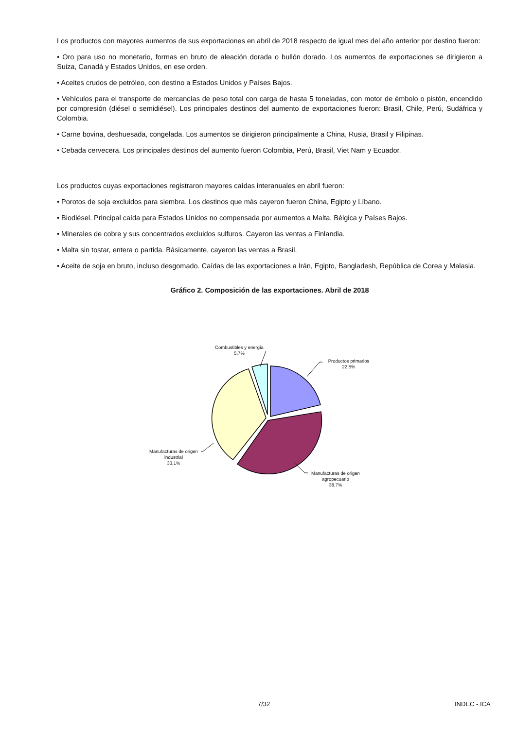Los productos con mayores aumentos de sus exportaciones en abril de 2018 respecto de igual mes del año anterior por destino fueron:
• Oro para uso no monetario, formas en bruto de aleación dorada o bullón dorado. Los aumentos de exportaciones se dirigieron a Suiza, Canadá y Estados Unidos, en ese orden.
• Aceites crudos de petróleo, con destino a Estados Unidos y Países Bajos.
• Vehículos para el transporte de mercancías de peso total con carga de hasta 5 toneladas, con motor de émbolo o pistón, encendido por compresión (diésel o semidiésel). Los principales destinos del aumento de exportaciones fueron: Brasil, Chile, Perú, Sudáfrica y Colombia.
• Carne bovina, deshuesada, congelada. Los aumentos se dirigieron principalmente a China, Rusia, Brasil y Filipinas.
• Cebada cervecera. Los principales destinos del aumento fueron Colombia, Perú, Brasil, Viet Nam y Ecuador.
Los productos cuyas exportaciones registraron mayores caídas interanuales en abril fueron:
• Porotos de soja excluidos para siembra. Los destinos que más cayeron fueron China, Egipto y Líbano.
• Biodiésel. Principal caída para Estados Unidos no compensada por aumentos a Malta, Bélgica y Países Bajos.
• Minerales de cobre y sus concentrados excluidos sulfuros. Cayeron las ventas a Finlandia.
• Malta sin tostar, entera o partida. Básicamente, cayeron las ventas a Brasil.
• Aceite de soja en bruto, incluso desgomado. Caídas de las exportaciones a Irán, Egipto, Bangladesh, República de Corea y Malasia.
Gráfico 2. Composición de las exportaciones. Abril de 2018
Combustibles y energía
5,7%
Productos primarios
22,5%
Manufacturas de origen
industrial
33,1%
Manufacturas de origen
agropecuario
38,7%
7/32 INDEC - ICA